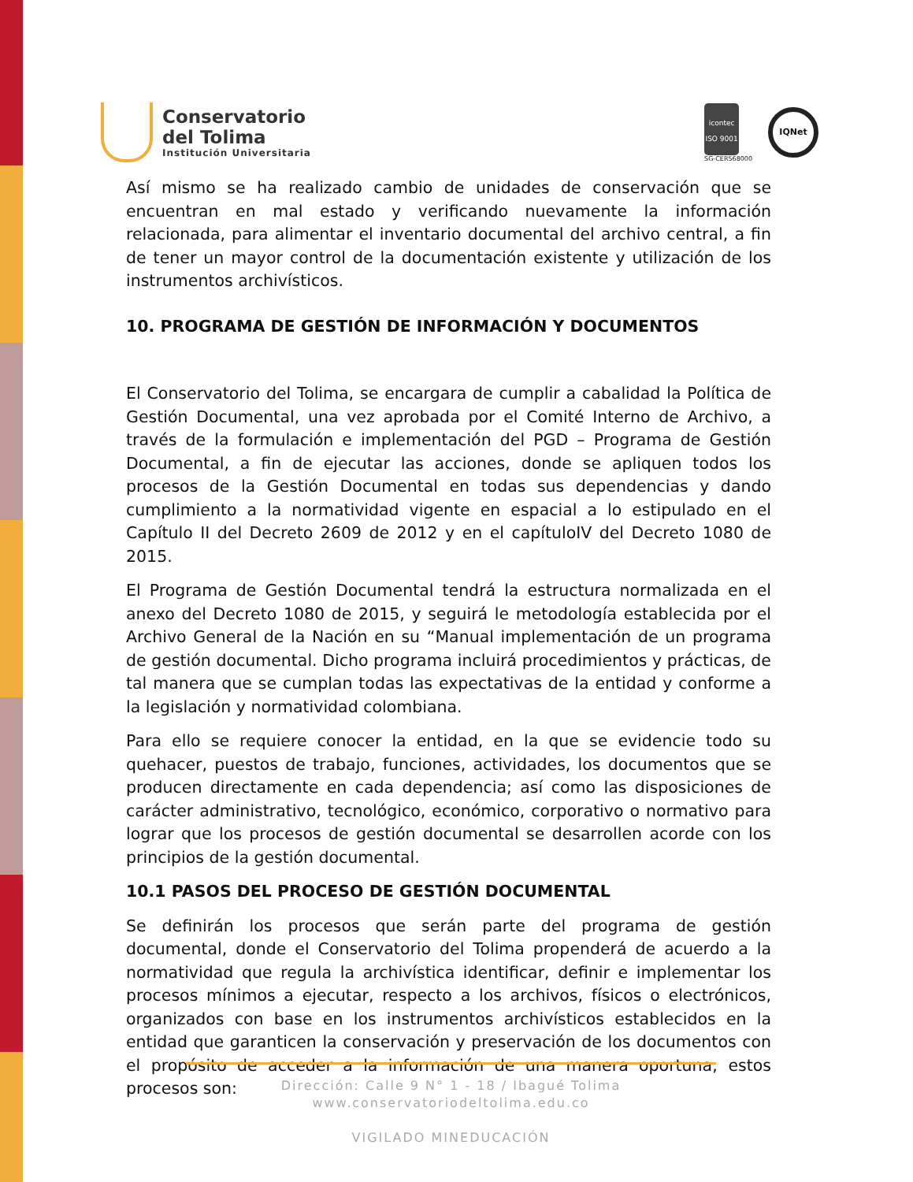Conservatorio
del Tolima
Institución Universitaria
icontec
ISO 9001
SG-CER568000
IQNet
Así mismo se ha realizado cambio de unidades de conservación que se encuentran en mal estado y verificando nuevamente la información relacionada, para alimentar el inventario documental del archivo central, a fin de tener un mayor control de la documentación existente y utilización de los instrumentos archivísticos.
10. PROGRAMA DE GESTIÓN DE INFORMACIÓN Y DOCUMENTOS
El Conservatorio del Tolima, se encargara de cumplir a cabalidad la Política de Gestión Documental, una vez aprobada por el Comité Interno de Archivo, a través de la formulación e implementación del PGD – Programa de Gestión Documental, a fin de ejecutar las acciones, donde se apliquen todos los procesos de la Gestión Documental en todas sus dependencias y dando cumplimiento a la normatividad vigente en espacial a lo estipulado en el Capítulo II del Decreto 2609 de 2012 y en el capítuloIV del Decreto 1080 de 2015.
El Programa de Gestión Documental tendrá la estructura normalizada en el anexo del Decreto 1080 de 2015, y seguirá le metodología establecida por el Archivo General de la Nación en su “Manual implementación de un programa de gestión documental. Dicho programa incluirá procedimientos y prácticas, de tal manera que se cumplan todas las expectativas de la entidad y conforme a la legislación y normatividad colombiana.
Para ello se requiere conocer la entidad, en la que se evidencie todo su quehacer, puestos de trabajo, funciones, actividades, los documentos que se producen directamente en cada dependencia; así como las disposiciones de carácter administrativo, tecnológico, económico, corporativo o normativo para lograr que los procesos de gestión documental se desarrollen acorde con los principios de la gestión documental.
10.1 PASOS DEL PROCESO DE GESTIÓN DOCUMENTAL
Se definirán los procesos que serán parte del programa de gestión documental, donde el Conservatorio del Tolima propenderá de acuerdo a la normatividad que regula la archivística identificar, definir e implementar los procesos mínimos a ejecutar, respecto a los archivos, físicos o electrónicos, organizados con base en los instrumentos archivísticos establecidos en la entidad que garanticen la conservación y preservación de los documentos con el propósito de acceder a la información de una manera oportuna; estos procesos son:
Dirección: Calle 9 N° 1 - 18 / Ibagué Tolima
www.conservatoriodeltolima.edu.co
VIGILADO MINEDUCACIÓN